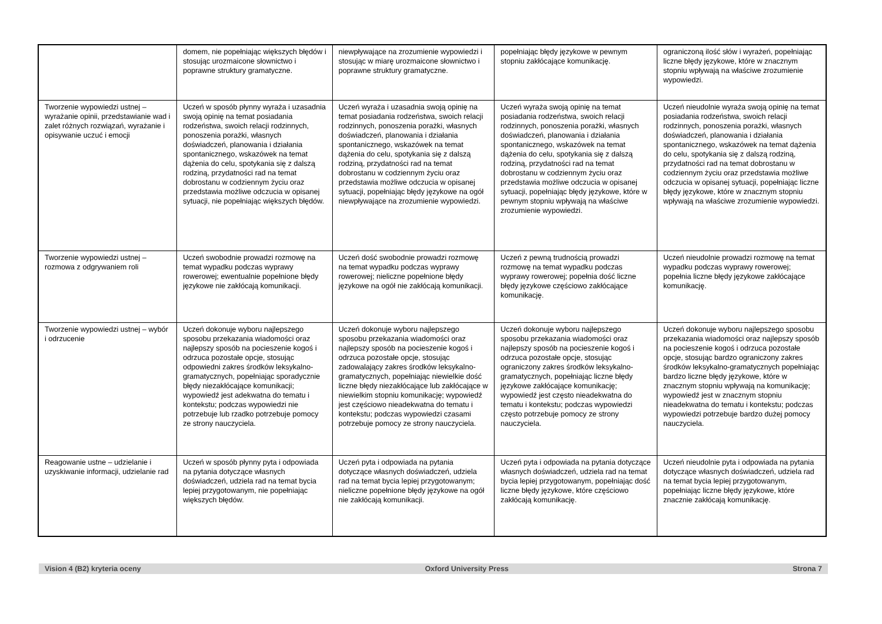| | domem, nie popełniając większych błędów i stosując urozmaicone słownictwo i poprawne struktury gramatyczne. | niewpływające na zrozumienie wypowiedzi i stosując w miarę urozmaicone słownictwo i poprawne struktury gramatyczne. | popełniając błędy językowe w pewnym stopniu zakłócające komunikację. | ograniczoną ilość słów i wyrażeń, popełniając liczne błędy językowe, które w znacznym stopniu wpływają na właściwe zrozumienie wypowiedzi. |
| Tworzenie wypowiedzi ustnej – wyrażanie opinii, przedstawianie wad i zalet różnych rozwiązań, wyrażanie i opisywanie uczuć i emocji | Uczeń w sposób płynny wyraża i uzasadnia swoją opinię na temat posiadania rodzeństwa, swoich relacji rodzinnych, ponoszenia porażki, własnych doświadczeń, planowania i działania spontanicznego, wskazówek na temat dążenia do celu, spotykania się z dalszą rodziną, przydatności rad na temat dobrostanu w codziennym życiu oraz przedstawia możliwe odczucia w opisanej sytuacji, nie popełniając większych błędów. | Uczeń wyraża i uzasadnia swoją opinię na temat posiadania rodzeństwa, swoich relacji rodzinnych, ponoszenia porażki, własnych doświadczeń, planowania i działania spontanicznego, wskazówek na temat dążenia do celu, spotykania się z dalszą rodziną, przydatności rad na temat dobrostanu w codziennym życiu oraz przedstawia możliwe odczucia w opisanej sytuacji, popełniając błędy językowe na ogół niewpływające na zrozumienie wypowiedzi. | Uczeń wyraża swoją opinię na temat posiadania rodzeństwa, swoich relacji rodzinnych, ponoszenia porażki, własnych doświadczeń, planowania i działania spontanicznego, wskazówek na temat dążenia do celu, spotykania się z dalszą rodziną, przydatności rad na temat dobrostanu w codziennym życiu oraz przedstawia możliwe odczucia w opisanej sytuacji, popełniając błędy językowe, które w pewnym stopniu wpływają na właściwe zrozumienie wypowiedzi. | Uczeń nieudolnie wyraża swoją opinię na temat posiadania rodzeństwa, swoich relacji rodzinnych, ponoszenia porażki, własnych doświadczeń, planowania i działania spontanicznego, wskazówek na temat dążenia do celu, spotykania się z dalszą rodziną, przydatności rad na temat dobrostanu w codziennym życiu oraz przedstawia możliwe odczucia w opisanej sytuacji, popełniając liczne błędy językowe, które w znacznym stopniu wpływają na właściwe zrozumienie wypowiedzi. |
| Tworzenie wypowiedzi ustnej – rozmowa z odgrywaniem roli | Uczeń swobodnie prowadzi rozmowę na temat wypadku podczas wyprawy rowerowej; ewentualnie popełnione błędy językowe nie zakłócają komunikacji. | Uczeń dość swobodnie prowadzi rozmowę na temat wypadku podczas wyprawy rowerowej; nieliczne popełnione błędy językowe na ogół nie zakłócają komunikacji. | Uczeń z pewną trudnością prowadzi rozmowę na temat wypadku podczas wyprawy rowerowej; popełnia dość liczne błędy językowe częściowo zakłócające komunikację. | Uczeń nieudolnie prowadzi rozmowę na temat wypadku podczas wyprawy rowerowej; popełnia liczne błędy językowe zakłócające komunikację. |
| Tworzenie wypowiedzi ustnej – wybór i odrzucenie | Uczeń dokonuje wyboru najlepszego sposobu przekazania wiadomości oraz najlepszy sposób na pocieszenie kogoś i odrzuca pozostałe opcje, stosując odpowiedni zakres środków leksykalno-gramatycznych, popełniając sporadycznie błędy niezakłócające komunikacji; wypowiedź jest adekwatna do tematu i kontekstu; podczas wypowiedzi nie potrzebuje lub rzadko potrzebuje pomocy ze strony nauczyciela. | Uczeń dokonuje wyboru najlepszego sposobu przekazania wiadomości oraz najlepszy sposób na pocieszenie kogoś i odrzuca pozostałe opcje, stosując zadowalający zakres środków leksykalno-gramatycznych, popełniając niewielkie dość liczne błędy niezakłócające lub zakłócające w niewielkim stopniu komunikację; wypowiedź jest częściowo nieadekwatna do tematu i kontekstu; podczas wypowiedzi czasami potrzebuje pomocy ze strony nauczyciela. | Uczeń dokonuje wyboru najlepszego sposobu przekazania wiadomości oraz najlepszy sposób na pocieszenie kogoś i odrzuca pozostałe opcje, stosując ograniczony zakres środków leksykalno-gramatycznych, popełniając liczne błędy językowe zakłócające komunikację; wypowiedź jest często nieadekwatna do tematu i kontekstu; podczas wypowiedzi często potrzebuje pomocy ze strony nauczyciela. | Uczeń dokonuje wyboru najlepszego sposobu przekazania wiadomości oraz najlepszy sposób na pocieszenie kogoś i odrzuca pozostałe opcje, stosując bardzo ograniczony zakres środków leksykalno-gramatycznych popełniając bardzo liczne błędy językowe, które w znacznym stopniu wpływają na komunikację; wypowiedź jest w znacznym stopniu nieadekwatna do tematu i kontekstu; podczas wypowiedzi potrzebuje bardzo dużej pomocy nauczyciela. |
| Reagowanie ustne – udzielanie i uzyskiwanie informacji, udzielanie rad | Uczeń w sposób płynny pyta i odpowiada na pytania dotyczące własnych doświadczeń, udziela rad na temat bycia lepiej przygotowanym, nie popełniając większych błędów. | Uczeń pyta i odpowiada na pytania dotyczące własnych doświadczeń, udziela rad na temat bycia lepiej przygotowanym; nieliczne popełnione błędy językowe na ogół nie zakłócają komunikacji. | Uczeń pyta i odpowiada na pytania dotyczące własnych doświadczeń, udziela rad na temat bycia lepiej przygotowanym, popełniając dość liczne błędy językowe, które częściowo zakłócają komunikację. | Uczeń nieudolnie pyta i odpowiada na pytania dotyczące własnych doświadczeń, udziela rad na temat bycia lepiej przygotowanym, popełniając liczne błędy językowe, które znacznie zakłócają komunikację. |
Vision 4 (B2) kryteria oceny Oxford University Press Strona 7